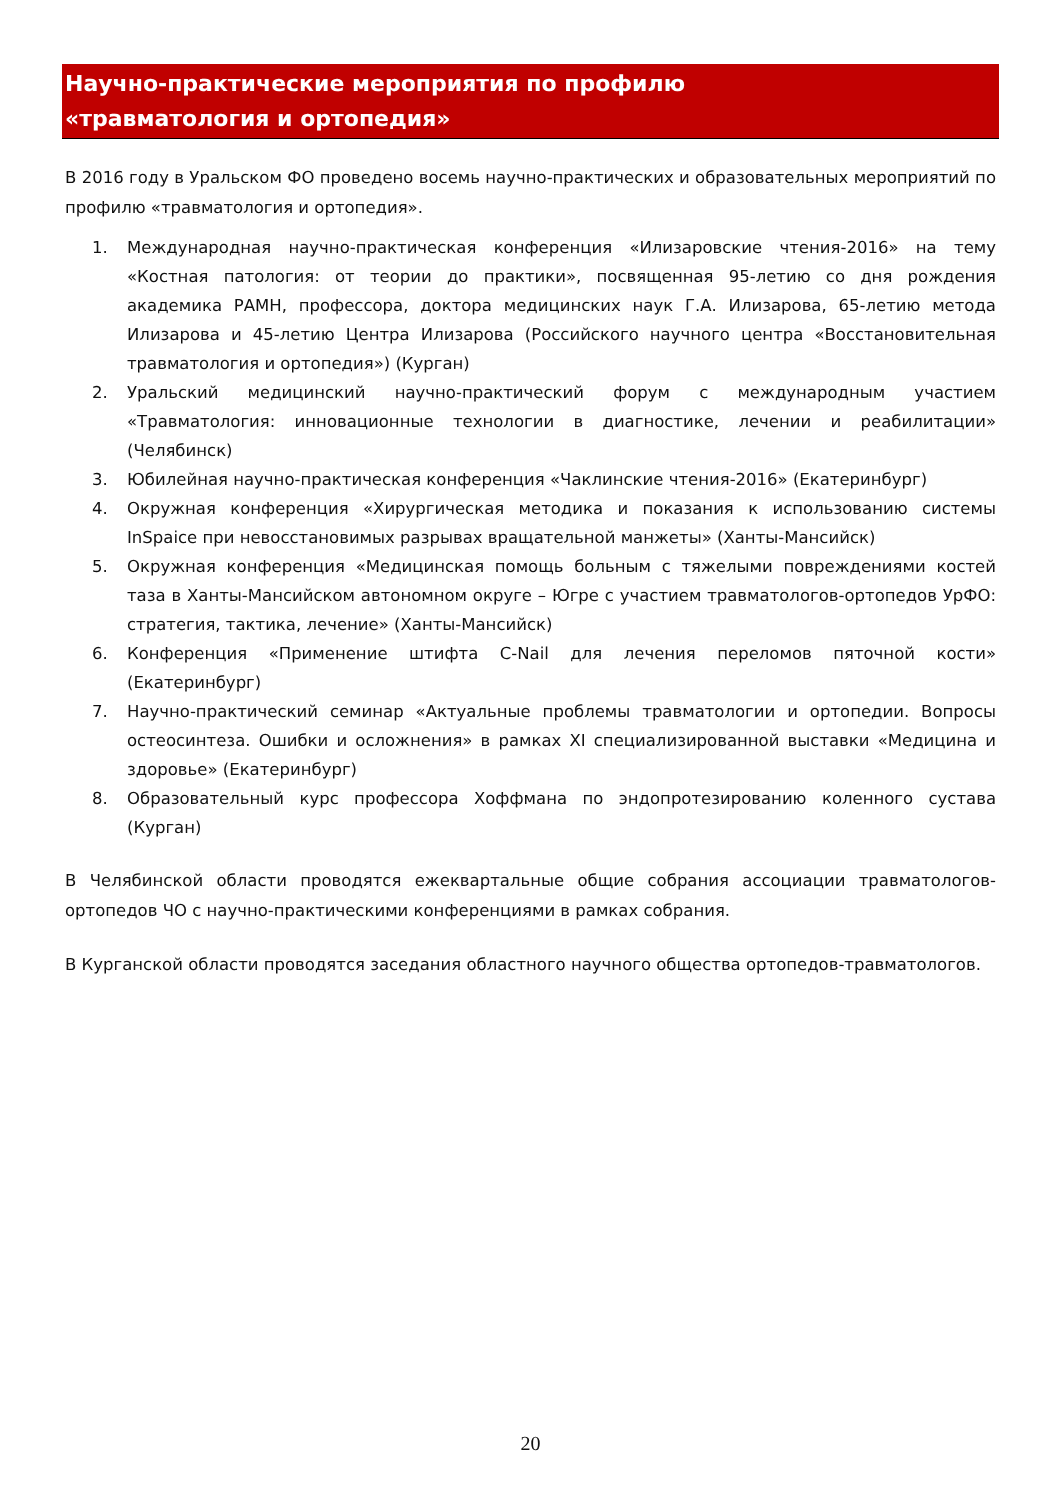Научно-практические мероприятия по профилю
«травматология и ортопедия»
В 2016 году в Уральском ФО проведено восемь научно-практических и образовательных мероприятий по профилю «травматология и ортопедия».
1. Международная научно-практическая конференция «Илизаровские чтения-2016» на тему «Костная патология: от теории до практики», посвященная 95-летию со дня рождения академика РАМН, профессора, доктора медицинских наук Г.А. Илизарова, 65-летию метода Илизарова и 45-летию Центра Илизарова (Российского научного центра «Восстановительная травматология и ортопедия») (Курган)
2. Уральский медицинский научно-практический форум с международным участием «Травматология: инновационные технологии в диагностике, лечении и реабилитации» (Челябинск)
3. Юбилейная научно-практическая конференция «Чаклинские чтения-2016» (Екатеринбург)
4. Окружная конференция «Хирургическая методика и показания к использованию системы InSpaice при невосстановимых разрывах вращательной манжеты» (Ханты-Мансийск)
5. Окружная конференция «Медицинская помощь больным с тяжелыми повреждениями костей таза в Ханты-Мансийском автономном округе – Югре с участием травматологов-ортопедов УрФО: стратегия, тактика, лечение» (Ханты-Мансийск)
6. Конференция «Применение штифта C-Nail для лечения переломов пяточной кости» (Екатеринбург)
7. Научно-практический семинар «Актуальные проблемы травматологии и ортопедии. Вопросы остеосинтеза. Ошибки и осложнения» в рамках XI специализированной выставки «Медицина и здоровье» (Екатеринбург)
8. Образовательный курс профессора Хоффмана по эндопротезированию коленного сустава (Курган)
В Челябинской области проводятся ежеквартальные общие собрания ассоциации травматологов-ортопедов ЧО с научно-практическими конференциями в рамках собрания.
В Курганской области проводятся заседания областного научного общества ортопедов-травматологов.
20